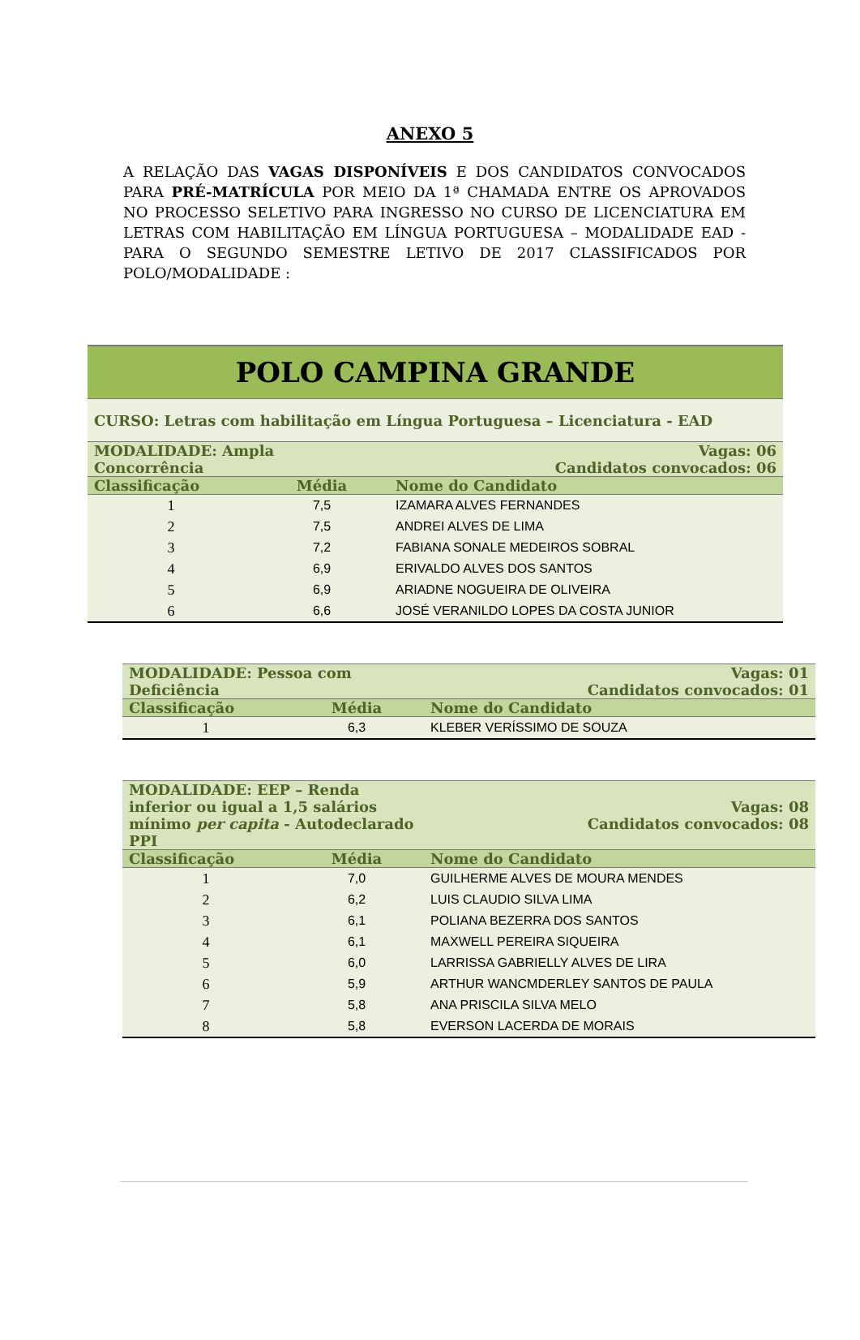ANEXO 5
A RELAÇÃO DAS VAGAS DISPONÍVEIS E DOS CANDIDATOS CONVOCADOS PARA PRÉ-MATRÍCULA POR MEIO DA 1ª CHAMADA ENTRE OS APROVADOS NO PROCESSO SELETIVO PARA INGRESSO NO CURSO DE LICENCIATURA EM LETRAS COM HABILITAÇÃO EM LÍNGUA PORTUGUESA – MODALIDADE EAD - PARA O SEGUNDO SEMESTRE LETIVO DE 2017 CLASSIFICADOS POR POLO/MODALIDADE :
| POLO CAMPINA GRANDE | | |
| --- | --- | --- |
| CURSO: Letras com habilitação em Língua Portuguesa – Licenciatura - EAD | | |
| MODALIDADE: Ampla Concorrência | | Vagas: 06 Candidatos convocados: 06 |
| Classificação | Média | Nome do Candidato |
| 1 | 7,5 | IZAMARA ALVES FERNANDES |
| 2 | 7,5 | ANDREI ALVES DE LIMA |
| 3 | 7,2 | FABIANA SONALE MEDEIROS SOBRAL |
| 4 | 6,9 | ERIVALDO ALVES DOS SANTOS |
| 5 | 6,9 | ARIADNE NOGUEIRA DE OLIVEIRA |
| 6 | 6,6 | JOSÉ VERANILDO LOPES DA COSTA JUNIOR |
| MODALIDADE: Pessoa com Deficiência | | Vagas: 01 Candidatos convocados: 01 |
| Classificação | Média | Nome do Candidato |
| 1 | 6,3 | KLEBER VERÍSSIMO DE SOUZA |
| MODALIDADE: EEP – Renda inferior ou igual a 1,5 salários mínimo per capita - Autodeclarado PPI | | Vagas: 08 Candidatos convocados: 08 |
| Classificação | Média | Nome do Candidato |
| 1 | 7,0 | GUILHERME ALVES DE MOURA MENDES |
| 2 | 6,2 | LUIS CLAUDIO SILVA LIMA |
| 3 | 6,1 | POLIANA BEZERRA DOS SANTOS |
| 4 | 6,1 | MAXWELL PEREIRA SIQUEIRA |
| 5 | 6,0 | LARRISSA GABRIELLY ALVES DE LIRA |
| 6 | 5,9 | ARTHUR WANCMDERLEY SANTOS DE PAULA |
| 7 | 5,8 | ANA PRISCILA SILVA MELO |
| 8 | 5,8 | EVERSON LACERDA DE MORAIS |